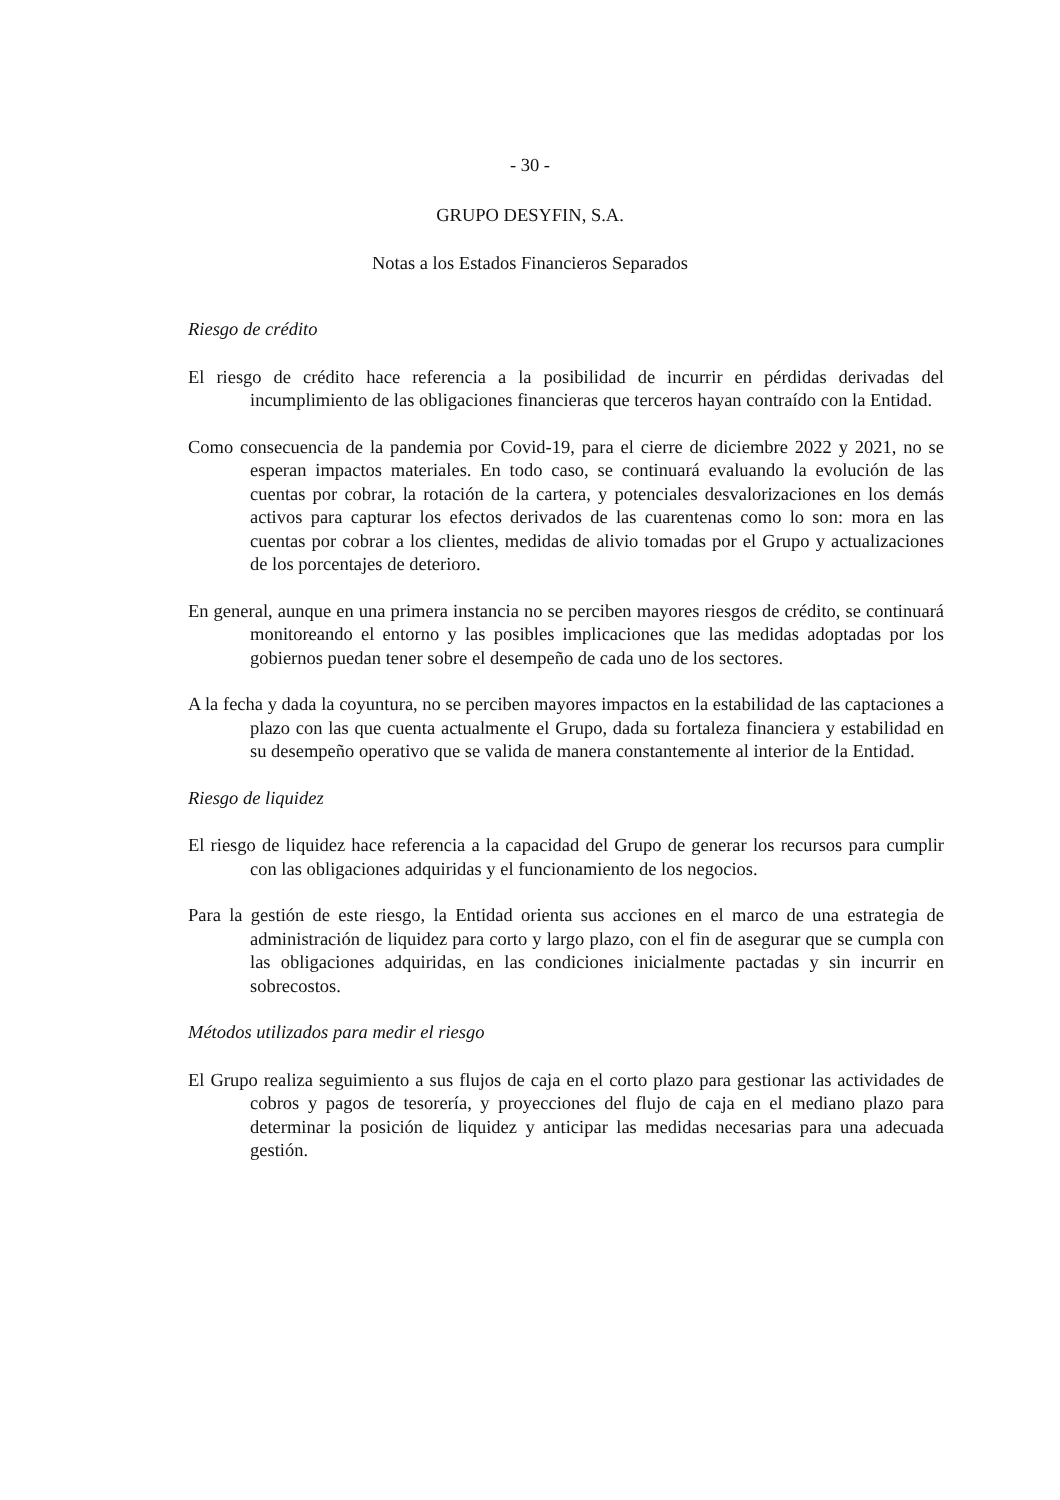- 30 -
GRUPO DESYFIN, S.A.
Notas a los Estados Financieros Separados
Riesgo de crédito
El riesgo de crédito hace referencia a la posibilidad de incurrir en pérdidas derivadas del incumplimiento de las obligaciones financieras que terceros hayan contraído con la Entidad.
Como consecuencia de la pandemia por Covid-19, para el cierre de diciembre 2022 y 2021, no se esperan impactos materiales. En todo caso, se continuará evaluando la evolución de las cuentas por cobrar, la rotación de la cartera, y potenciales desvalorizaciones en los demás activos para capturar los efectos derivados de las cuarentenas como lo son: mora en las cuentas por cobrar a los clientes, medidas de alivio tomadas por el Grupo y actualizaciones de los porcentajes de deterioro.
En general, aunque en una primera instancia no se perciben mayores riesgos de crédito, se continuará monitoreando el entorno y las posibles implicaciones que las medidas adoptadas por los gobiernos puedan tener sobre el desempeño de cada uno de los sectores.
A la fecha y dada la coyuntura, no se perciben mayores impactos en la estabilidad de las captaciones a plazo con las que cuenta actualmente el Grupo, dada su fortaleza financiera y estabilidad en su desempeño operativo que se valida de manera constantemente al interior de la Entidad.
Riesgo de liquidez
El riesgo de liquidez hace referencia a la capacidad del Grupo de generar los recursos para cumplir con las obligaciones adquiridas y el funcionamiento de los negocios.
Para la gestión de este riesgo, la Entidad orienta sus acciones en el marco de una estrategia de administración de liquidez para corto y largo plazo, con el fin de asegurar que se cumpla con las obligaciones adquiridas, en las condiciones inicialmente pactadas y sin incurrir en sobrecostos.
Métodos utilizados para medir el riesgo
El Grupo realiza seguimiento a sus flujos de caja en el corto plazo para gestionar las actividades de cobros y pagos de tesorería, y proyecciones del flujo de caja en el mediano plazo para determinar la posición de liquidez y anticipar las medidas necesarias para una adecuada gestión.